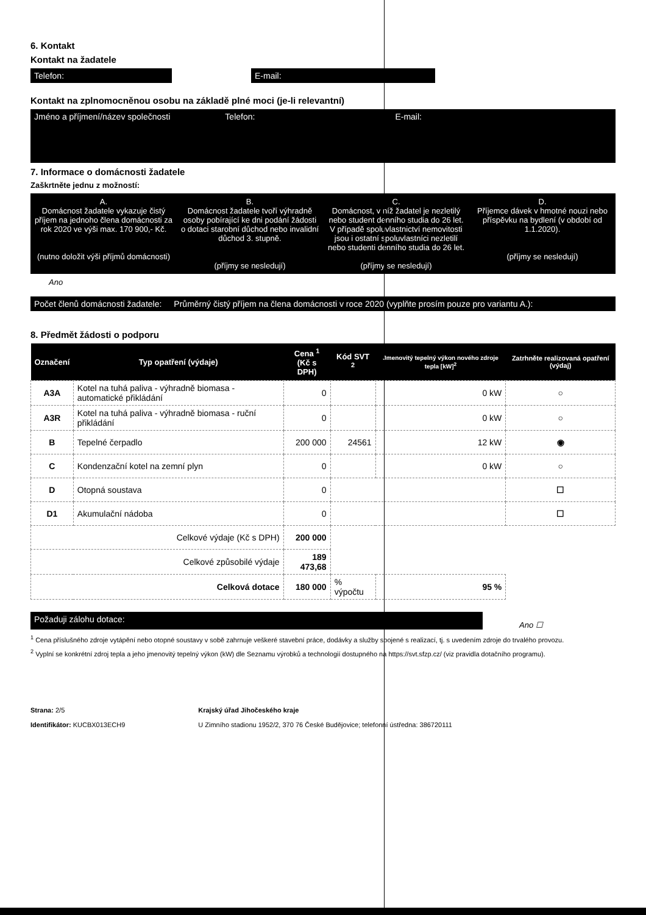6. Kontakt
Kontakt na žadatele
Telefon: E-mail:
Kontakt na zplnomocněnou osobu na základě plné moci (je-li relevantní)
Jméno a příjmení/název společnosti Telefon: E-mail:
7. Informace o domácnosti žadatele
Zaškrtněte jednu z možností:
A.
Domácnost žadatele vykazuje čistý příjem na jednoho člena domácnosti za rok 2020 ve výši max. 170 900,- Kč.
(nutno doložit výši příjmů domácnosti)
B.
Domácnost žadatele tvoří výhradně osoby pobírající ke dni podání žádosti o dotaci starobní důchod nebo invalidní důchod 3. stupně.
(příjmy se nesledují)
C.
Domácnost, v níž žadatel je nezletilý nebo student denního studia do 26 let. V případě spoluvlastnictví nemovitosti jsou i ostatní spoluvlastníci nezletilí nebo studenti denního studia do 26 let.
(příjmy se nesledují)
D.
Příjemce dávek v hmotné nouzi nebo příspěvku na bydlení (v období od 1.1.2020).
(příjmy se nesledují)
Ano
Počet členů domácnosti žadatele: Průměrný čistý příjem na člena domácnosti v roce 2020 (vyplňte prosím pouze pro variantu A.):
8. Předmět žádosti o podporu
| Označení | Typ opatření (výdaje) | Cena <sup>1</sup> (Kč s DPH) | Kód SVT <sup>2</sup> | Jmenovitý tepelný výkon nového zdroje tepla [kW]<sup>2</sup> | Zatrhněte realizovaná opatření (výdaj) |
| --- | --- | --- | --- | --- | --- |
| A3A | Kotel na tuhá paliva - výhradně biomasa - automatické přikládání | 0 | | 0 kW | ○ |
| A3R | Kotel na tuhá paliva - výhradně biomasa - ruční přikládání | 0 | | 0 kW | ○ |
| B | Tepelné čerpadlo | 200 000 | 24561 | 12 kW | ◉ |
| C | Kondenzační kotel na zemní plyn | 0 | | 0 kW | ○ |
| D | Otopná soustava | 0 | | | ☐ |
| D1 | Akumulační nádoba | 0 | | | ☐ |
| Celkové výdaje (Kč s DPH) | | 200 000 | | | |
| Celkové způsobilé výdaje | | 189 473,68 | | | |
| Celková dotace | | 180 000 | % výpočtu | 95 % | |
Požaduji zálohu dotace:
Ano ☐
<sup>1</sup> Cena příslušného zdroje vytápění nebo otopné soustavy v sobě zahrnuje veškeré stavební práce, dodávky a služby spojené s realizací, tj. s uvedením zdroje do trvalého provozu.
<sup>2</sup> Vyplní se konkrétní zdroj tepla a jeho jmenovitý tepelný výkon (kW) dle Seznamu výrobků a technologií dostupného na https://svt.sfzp.cz/ (viz pravidla dotačního programu).
Strana: 2/5
Identifikátor: KUCBX013ECH9
Krajský úřad Jihočeského kraje
U Zimního stadionu 1952/2, 370 76 České Budějovice; telefonní ústředna: 386720111